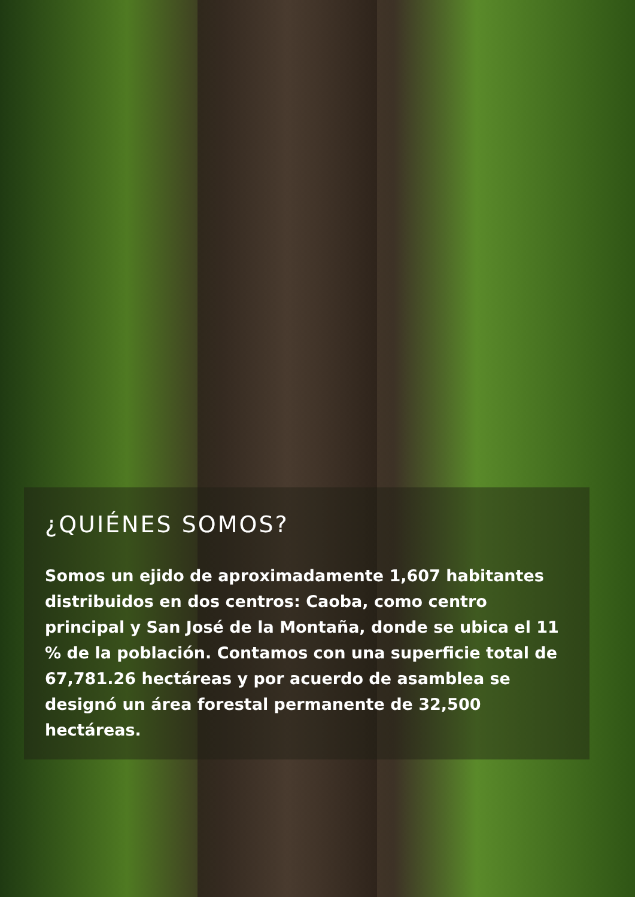¿QUIÉNES SOMOS?
Somos un ejido de aproximadamente 1,607 habitantes distribuidos en dos centros: Caoba, como centro principal y San José de la Montaña, donde se ubica el 11 % de la población. Contamos con una superficie total de 67,781.26 hectáreas y por acuerdo de asamblea se designó un área forestal permanente de 32,500 hectáreas.